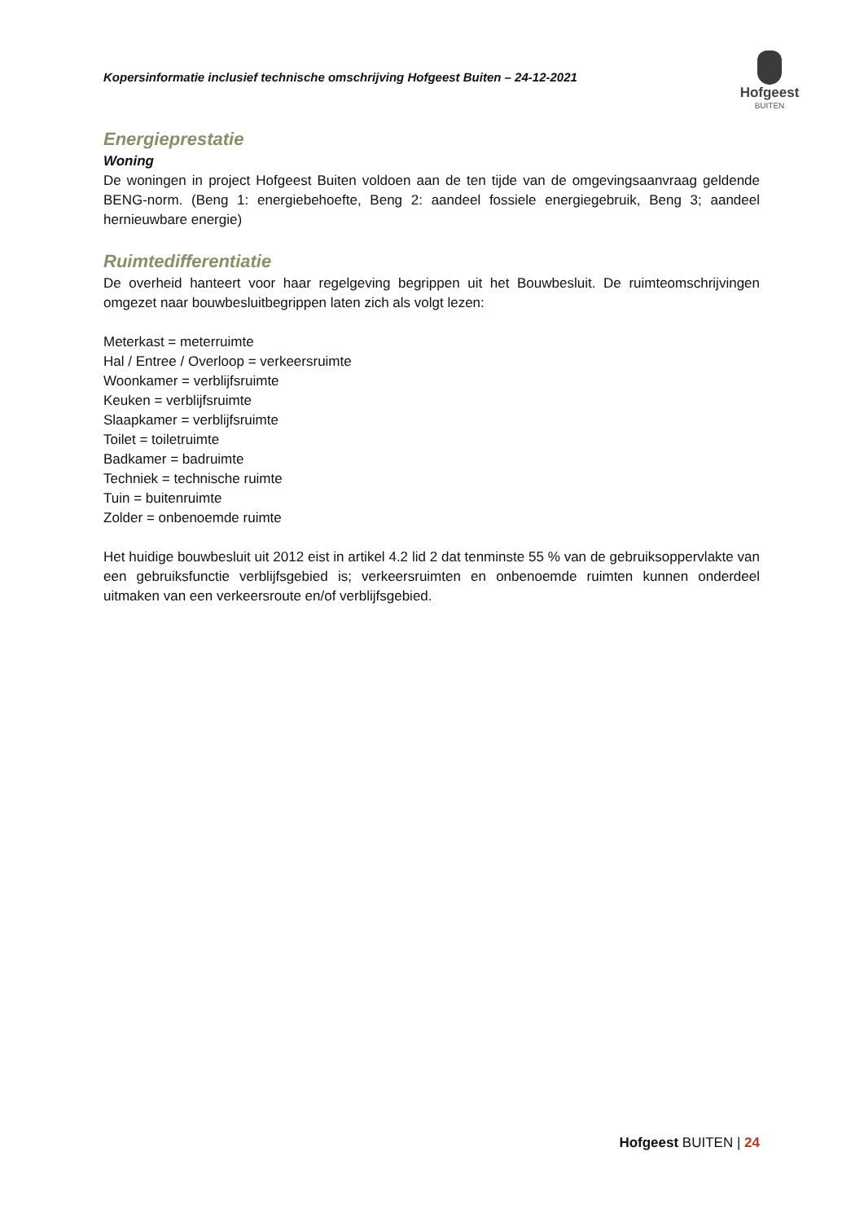Kopersinformatie inclusief technische omschrijving Hofgeest Buiten – 24-12-2021
Hofgeest
BUITEN
Energieprestatie
Woning
De woningen in project Hofgeest Buiten voldoen aan de ten tijde van de omgevingsaanvraag geldende BENG-norm. (Beng 1: energiebehoefte, Beng 2: aandeel fossiele energiegebruik, Beng 3; aandeel hernieuwbare energie)
Ruimtedifferentiatie
De overheid hanteert voor haar regelgeving begrippen uit het Bouwbesluit. De ruimteomschrijvingen omgezet naar bouwbesluitbegrippen laten zich als volgt lezen:
Meterkast = meterruimte
Hal / Entree / Overloop = verkeersruimte
Woonkamer = verblijfsruimte
Keuken = verblijfsruimte
Slaapkamer = verblijfsruimte
Toilet = toiletruimte
Badkamer = badruimte
Techniek = technische ruimte
Tuin = buitenruimte
Zolder = onbenoemde ruimte
Het huidige bouwbesluit uit 2012 eist in artikel 4.2 lid 2 dat tenminste 55 % van de gebruiksoppervlakte van een gebruiksfunctie verblijfsgebied is; verkeersruimten en onbenoemde ruimten kunnen onderdeel uitmaken van een verkeersroute en/of verblijfsgebied.
Hofgeest BUITEN | 24